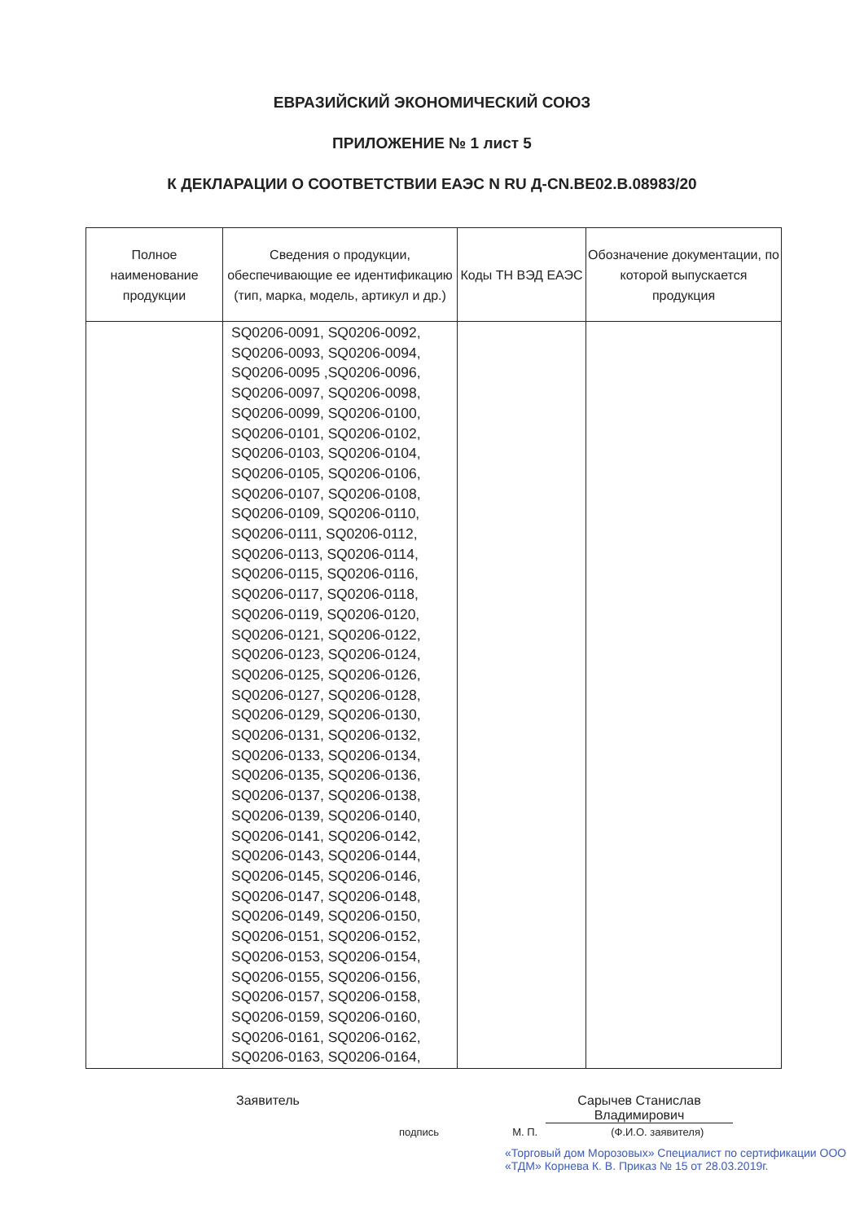ЕВРАЗИЙСКИЙ ЭКОНОМИЧЕСКИЙ СОЮЗ
ПРИЛОЖЕНИЕ № 1 лист 5
К ДЕКЛАРАЦИИ О СООТВЕТСТВИИ ЕАЭС N RU Д-CN.BE02.В.08983/20
| Полное наименование продукции | Сведения о продукции, обеспечивающие ее идентификацию (тип, марка, модель, артикул и др.) | Коды ТН ВЭД ЕАЭС | Обозначение документации, по которой выпускается продукция |
| --- | --- | --- | --- |
| | SQ0206-0091, SQ0206-0092, SQ0206-0093, SQ0206-0094, SQ0206-0095 ,SQ0206-0096, SQ0206-0097, SQ0206-0098, SQ0206-0099, SQ0206-0100, SQ0206-0101, SQ0206-0102, SQ0206-0103, SQ0206-0104, SQ0206-0105, SQ0206-0106, SQ0206-0107, SQ0206-0108, SQ0206-0109, SQ0206-0110, SQ0206-0111, SQ0206-0112, SQ0206-0113, SQ0206-0114, SQ0206-0115, SQ0206-0116, SQ0206-0117, SQ0206-0118, SQ0206-0119, SQ0206-0120, SQ0206-0121, SQ0206-0122, SQ0206-0123, SQ0206-0124, SQ0206-0125, SQ0206-0126, SQ0206-0127, SQ0206-0128, SQ0206-0129, SQ0206-0130, SQ0206-0131, SQ0206-0132, SQ0206-0133, SQ0206-0134, SQ0206-0135, SQ0206-0136, SQ0206-0137, SQ0206-0138, SQ0206-0139, SQ0206-0140, SQ0206-0141, SQ0206-0142, SQ0206-0143, SQ0206-0144, SQ0206-0145, SQ0206-0146, SQ0206-0147, SQ0206-0148, SQ0206-0149, SQ0206-0150, SQ0206-0151, SQ0206-0152, SQ0206-0153, SQ0206-0154, SQ0206-0155, SQ0206-0156, SQ0206-0157, SQ0206-0158, SQ0206-0159, SQ0206-0160, SQ0206-0161, SQ0206-0162, SQ0206-0163, SQ0206-0164, | | |
Заявитель Сарычев Станислав Владимирович
подпись М. П. (Ф.И.О. заявителя)
«Торговый дом Морозовых» Специалист по сертификации ООО «ТДМ» Корнева К. В. Приказ № 15 от 28.03.2019г.